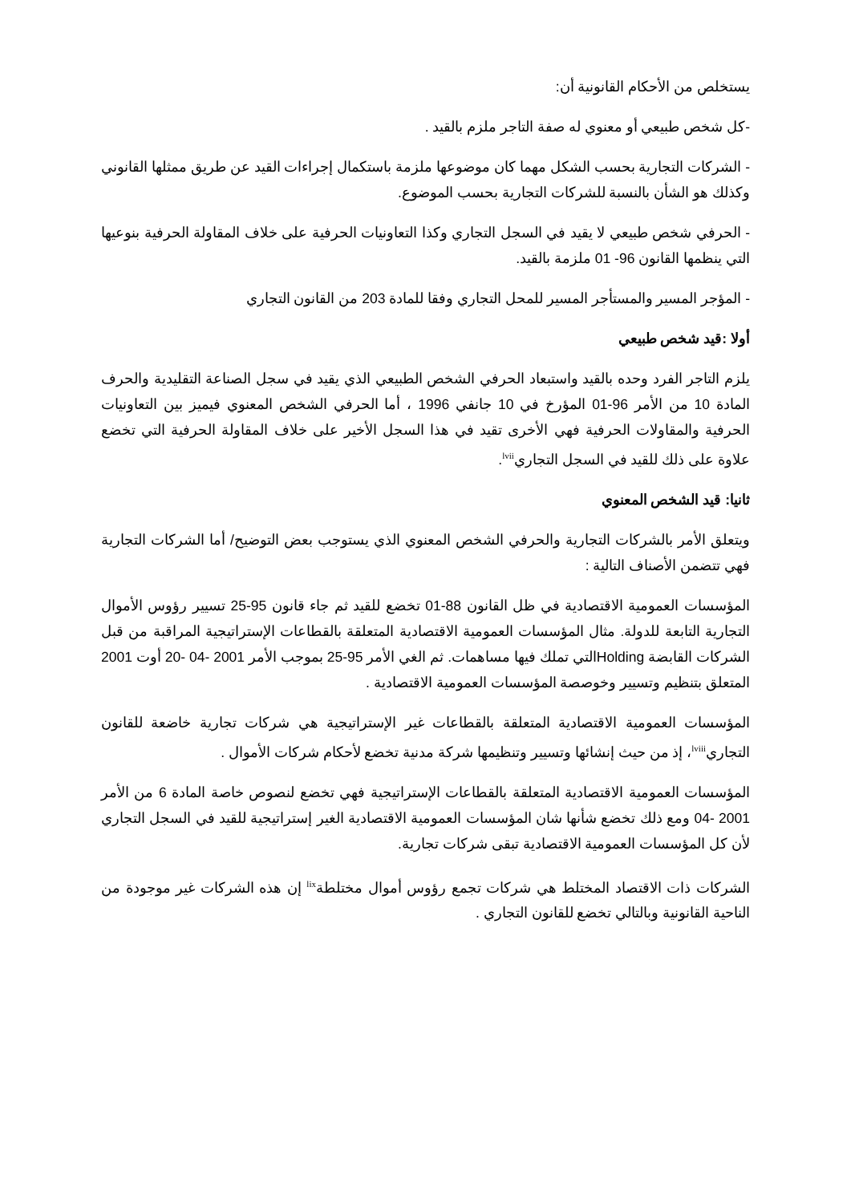يستخلص من الأحكام القانونية أن:
-كل شخص طبيعي أو معنوي له صفة التاجر ملزم بالقيد .
- الشركات التجارية بحسب الشكل مهما كان موضوعها ملزمة باستكمال إجراءات القيد عن طريق ممثلها القانوني وكذلك هو الشأن بالنسبة للشركات التجارية بحسب الموضوع.
- الحرفي شخص طبيعي لا يقيد في السجل التجاري وكذا التعاونيات الحرفية على خلاف المقاولة الحرفية بنوعيها التي ينظمها القانون 96- 01 ملزمة بالقيد.
- المؤجر المسير والمستأجر المسير للمحل التجاري وفقا للمادة 203 من القانون التجاري
أولا :قيد شخص طبيعي
يلزم التاجر الفرد وحده بالقيد واستبعاد الحرفي الشخص الطبيعي الذي يقيد في سجل الصناعة التقليدية والحرف المادة 10 من الأمر 96-01 المؤرخ في 10 جانفي 1996 ، أما الحرفي الشخص المعنوي فيميز بين التعاونيات الحرفية والمقاولات الحرفية فهي الأخرى تقيد في هذا السجل الأخير على خلاف المقاولة الحرفية التي تخضع علاوة على ذلك للقيد في السجل التجاري<sup>lvii</sup>.
ثانيا: قيد الشخص المعنوي
ويتعلق الأمر بالشركات التجارية والحرفي الشخص المعنوي الذي يستوجب بعض التوضيح/ أما الشركات التجارية فهي تتضمن الأصناف التالية :
المؤسسات العمومية الاقتصادية في ظل القانون 88-01 تخضع للقيد ثم جاء قانون 95-25 تسيير رؤوس الأموال التجارية التابعة للدولة. مثال المؤسسات العمومية الاقتصادية المتعلقة بالقطاعات الإستراتيجية المراقبة من قبل الشركات القابضة Holdingالتي تملك فيها مساهمات. ثم الغي الأمر 95-25 بموجب الأمر 2001 -04 -20 أوت 2001 المتعلق بتنظيم وتسيير وخوصصة المؤسسات العمومية الاقتصادية .
المؤسسات العمومية الاقتصادية المتعلقة بالقطاعات غير الإستراتيجية هي شركات تجارية خاضعة للقانون التجاري<sup>lviii</sup>، إذ من حيث إنشائها وتسيير وتنظيمها شركة مدنية تخضع لأحكام شركات الأموال .
المؤسسات العمومية الاقتصادية المتعلقة بالقطاعات الإستراتيجية فهي تخضع لنصوص خاصة المادة 6 من الأمر 2001 -04 ومع ذلك تخضع شأنها شان المؤسسات العمومية الاقتصادية الغير إستراتيجية للقيد في السجل التجاري لأن كل المؤسسات العمومية الاقتصادية تبقى شركات تجارية.
الشركات ذات الاقتصاد المختلط هي شركات تجمع رؤوس أموال مختلطة<sup>lix</sup> إن هذه الشركات غير موجودة من الناحية القانونية وبالتالي تخضع للقانون التجاري .